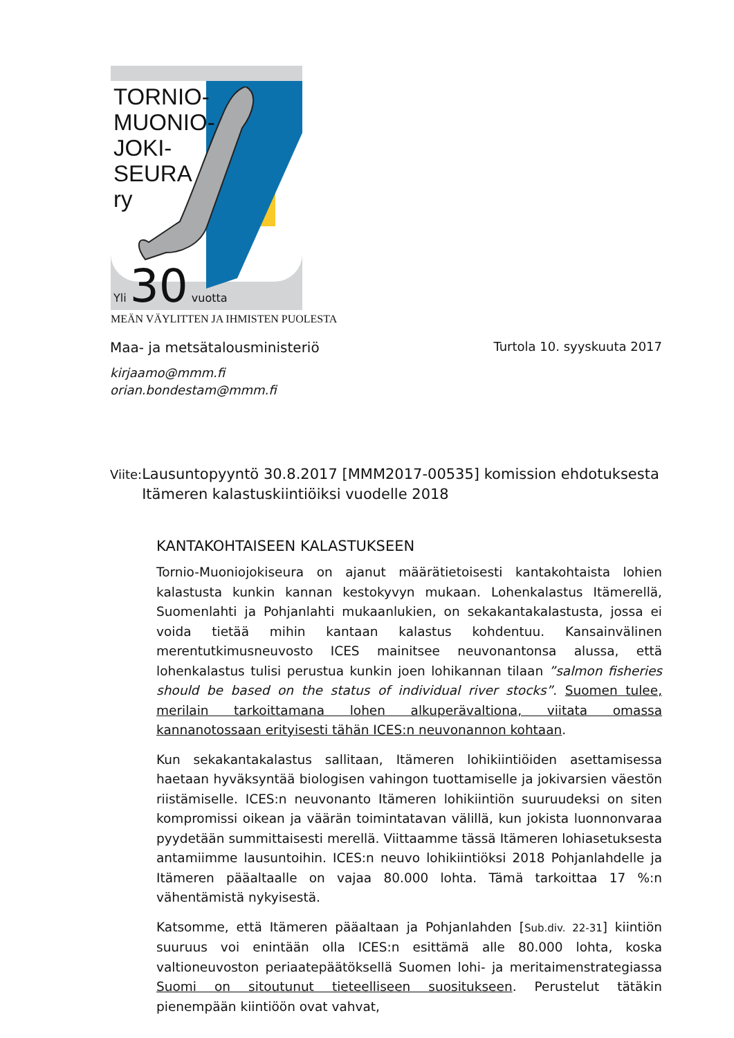TORNIO-
MUONIO-
JOKI-
SEURA
ry
Yli 30 vuotta
MEÄN VÄYLITTEN JA IHMISTEN PUOLESTA
Maa- ja metsätalousministeriö Turtola 10. syyskuuta 2017
kirjaamo@mmm.fi
orian.bondestam@mmm.fi
Viite: Lausuntopyyntö 30.8.2017 [MMM2017-00535] komission ehdotuksesta Itämeren kalastuskiintiöiksi vuodelle 2018
KANTAKOHTAISEEN KALASTUKSEEN
Tornio-Muoniojokiseura on ajanut määrätietoisesti kantakohtaista lohien kalastusta kunkin kannan kestokyvyn mukaan. Lohenkalastus Itämerellä, Suomenlahti ja Pohjanlahti mukaanlukien, on sekakantakalastusta, jossa ei voida tietää mihin kantaan kalastus kohdentuu. Kansainvälinen merentutkimusneuvosto ICES mainitsee neuvonantonsa alussa, että lohenkalastus tulisi perustua kunkin joen lohikannan tilaan ”salmon fisheries should be based on the status of individual river stocks”. Suomen tulee, merilain tarkoittamana lohen alkuperävaltiona, viitata omassa kannanotossaan erityisesti tähän ICES:n neuvonannon kohtaan.
Kun sekakantakalastus sallitaan, Itämeren lohikiintiöiden asettamisessa haetaan hyväksyntää biologisen vahingon tuottamiselle ja jokivarsien väestön riistämiselle. ICES:n neuvonanto Itämeren lohikiintiön suuruudeksi on siten kompromissi oikean ja väärän toimintatavan välillä, kun jokista luonnonvaraa pyydetään summittaisesti merellä. Viittaamme tässä Itämeren lohiasetuksesta antamiimme lausuntoihin. ICES:n neuvo lohikiintiöksi 2018 Pohjanlahdelle ja Itämeren pääaltaalle on vajaa 80.000 lohta. Tämä tarkoittaa 17 %:n vähentämistä nykyisestä.
Katsomme, että Itämeren pääaltaan ja Pohjanlahden [Sub.div. 22-31] kiintiön suuruus voi enintään olla ICES:n esittämä alle 80.000 lohta, koska valtioneuvoston periaatepäätöksellä Suomen lohi- ja meritaimenstrategiassa Suomi on sitoutunut tieteelliseen suositukseen. Perustelut tätäkin pienempään kiintiöön ovat vahvat,